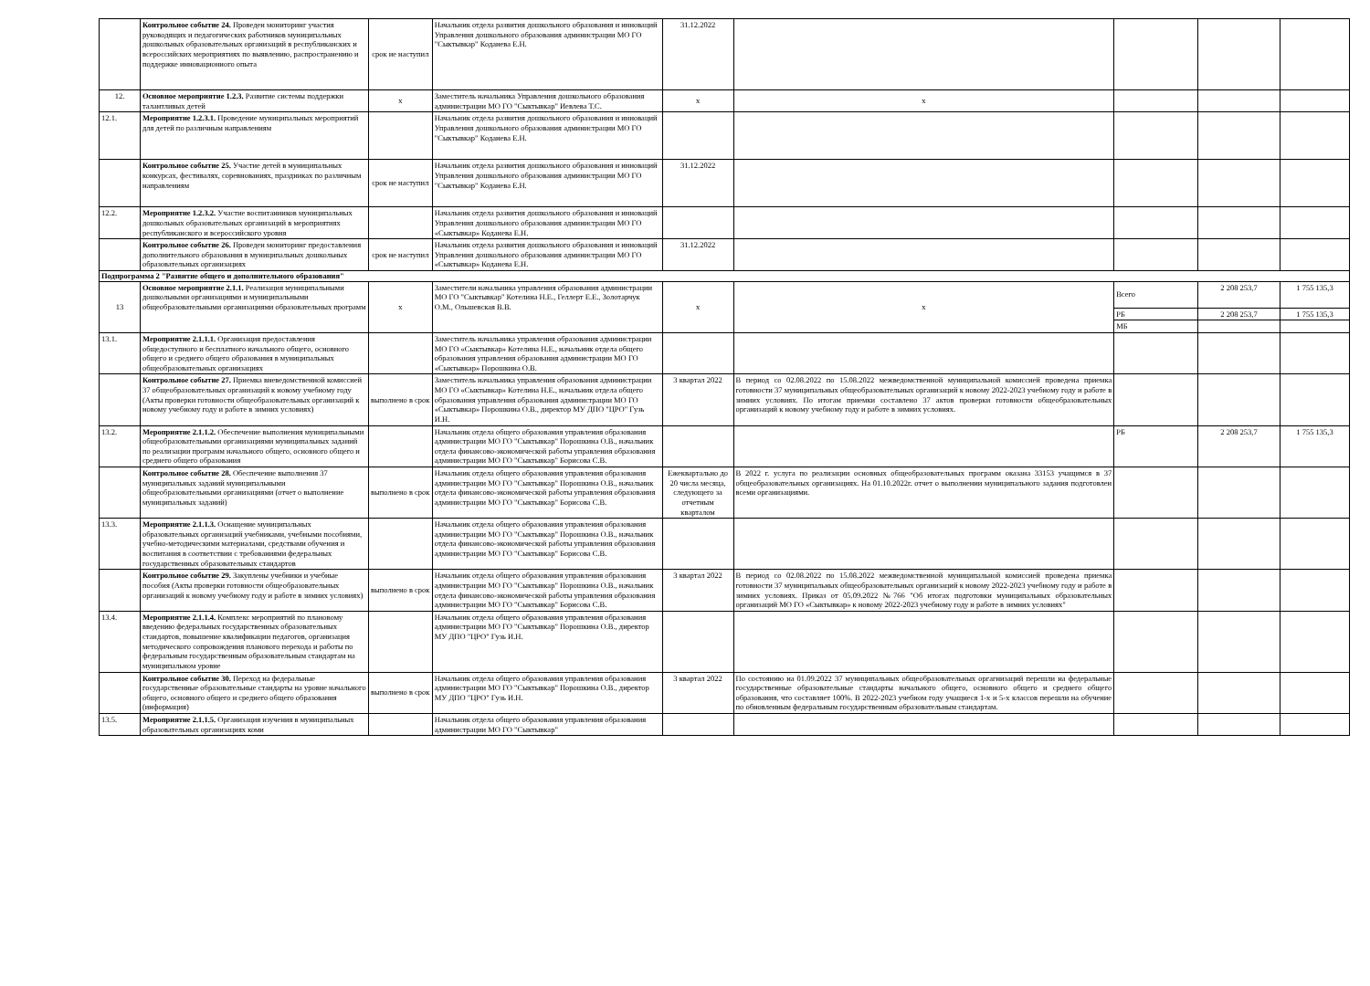| | Контрольное событие 24. Проведен мониторинг участия руководящих и педагогических работников муниципальных дошкольных образовательных организаций в республиканских и всероссийских мероприятиях по выявлению, распространению и поддержке инновационного опыта | срок не наступил | Начальник отдела развития дошкольного образования и инноваций Управления дошкольного образования администрации МО ГО "Сыктывкар" Коданева Е.Н. | 31.12.2022 | | | | |
| 12. | Основное мероприятие 1.2.3. Развитие системы поддержки талантливых детей | х | Заместитель начальника Управления дошкольного образования администрации МО ГО "Сыктывкар" Иевлева Т.С. | х | х | | | |
| 12.1. | Мероприятие 1.2.3.1. Проведение муниципальных мероприятий для детей по различным направлениям | | Начальник отдела развития дошкольного образования и инноваций Управления дошкольного образования администрации МО ГО "Сыктывкар" Коданева Е.Н. | | | | | |
| | Контрольное событие 25. Участие детей в муниципальных конкурсах, фестивалях, соревнованиях, праздниках по различным направлениям | срок не наступил | Начальник отдела развития дошкольного образования и инноваций Управления дошкольного образования администрации МО ГО "Сыктывкар" Коданева Е.Н. | 31.12.2022 | | | | |
| 12.2. | Мероприятие 1.2.3.2. Участие воспитанников муниципальных дошкольных образовательных организаций в мероприятиях республиканского и всероссийского уровня | | Начальник отдела развития дошкольного образования и инноваций Управления дошкольного образования администрации МО ГО «Сыктывкар» Коданева Е.Н. | | | | | |
| | Контрольное событие 26. Проведен мониторинг предоставления дополнительного образования в муниципальных дошкольных образовательных организациях | срок не наступил | Начальник отдела развития дошкольного образования и инноваций Управления дошкольного образования администрации МО ГО «Сыктывкар» Коданева Е.Н. | 31.12.2022 | | | | |
| Подпрограмма 2 "Развитие общего и дополнительного образования" | | | | | | | | |
| 13 | Основное мероприятие 2.1.1. Реализация муниципальными дошкольными организациями и муниципальными общеобразовательными организациями образовательных программ | х | Заместители начальника управления образования администрации МО ГО "Сыктывкар" Котелина Н.Е., Геллерт Е.Е., Золотарчук О.М., Ольшевская В.В. | х | х | Всего | 2 208 253,7 | 1 755 135,3 |
| | | | | | | РБ | 2 208 253,7 | 1 755 135,3 |
| | | | | | | МБ | | |
| 13.1. | Мероприятие 2.1.1.1. Организация предоставления общедоступного и бесплатного начального общего, основного общего и среднего общего образования в муниципальных общеобразовательных организациях | | Заместитель начальника управления образования администрации МО ГО «Сыктывкар» Котелина Н.Е., начальник отдела общего образования управления образования администрации МО ГО «Сыктывкар» Порошкина О.В. | | | | | |
| | Контрольное событие 27. Приемка вневедомственной комиссией 37 общеобразовательных организаций к новому учебному году (Акты проверки готовности общеобразовательных организаций к новому учебному году и работе в зимних условиях) | выполнено в срок | Заместитель начальника управления образования администрации МО ГО «Сыктывкар» Котелина Н.Е., начальник отдела общего образования управления образования администрации МО ГО «Сыктывкар» Порошкина О.В., директор МУ ДПО "ЦРО" Гузь И.Н. | 3 квартал 2022 | В период со 02.08.2022 по 15.08.2022 межведомственной муниципальной комиссией проведена приемка готовности 37 муниципальных общеобразовательных организаций к новому 2022-2023 учебному году и работе в зимних условиях. По итогам приемки составлено 37 актов проверки готовности общеобразовательных организаций к новому учебному году и работе в зимних условиях. | | | |
| 13.2. | Мероприятие 2.1.1.2. Обеспечение выполнения муниципальными общеобразовательными организациями муниципальных заданий по реализации программ начального общего, основного общего и среднего общего образования | | Начальник отдела общего образования управления образования администрации МО ГО "Сыктывкар" Порошкина О.В., начальник отдела финансово-экономической работы управления образования администрации МО ГО "Сыктывкар" Борисова С.В. | | | РБ | 2 208 253,7 | 1 755 135,3 |
| | Контрольное событие 28. Обеспечение выполнения 37 муниципальных заданий муниципальными общеобразовательными организациями (отчет о выполнение муниципальных заданий) | выполнено в срок | Начальник отдела общего образования управления образования администрации МО ГО "Сыктывкар" Порошкина О.В., начальник отдела финансово-экономической работы управления образования администрации МО ГО "Сыктывкар" Борисова С.В. | Ежеквартально до 20 числа месяца, следующего за отчетным кварталом | В 2022 г. услуга по реализации основных общеобразовательных программ оказана 33153 учащимся в 37 общеобразовательных организациях. На 01.10.2022г. отчет о выполнении муниципального задания подготовлен всеми организациями. | | | |
| 13.3. | Мероприятие 2.1.1.3. Оснащение муниципальных образовательных организаций учебниками, учебными пособиями, учебно-методическими материалами, средствами обучения и воспитания в соответствии с требованиями федеральных государственных образовательных стандартов | | Начальник отдела общего образования управления образования администрации МО ГО "Сыктывкар" Порошкина О.В., начальник отдела финансово-экономической работы управления образования администрации МО ГО "Сыктывкар" Борисова С.В. | | | | | |
| | Контрольное событие 29. Закуплены учебники и учебные пособия (Акты проверки готовности общеобразовательных организаций к новому учебному году и работе в зимних условиях) | выполнено в срок | Начальник отдела общего образования управления образования администрации МО ГО "Сыктывкар" Порошкина О.В., начальник отдела финансово-экономической работы управления образования администрации МО ГО "Сыктывкар" Борисова С.В. | 3 квартал 2022 | В период со 02.08.2022 по 15.08.2022 межведомственной муниципальной комиссией проведена приемка готовности 37 муниципальных общеобразовательных организаций к новому 2022-2023 учебному году и работе в зимних условиях. Приказ от 05.09.2022 №766 "Об итогах подготовки муниципальных образовательных организаций МО ГО «Сыктывкар» к новому 2022-2023 учебному году и работе в зимних условиях" | | | |
| 13.4. | Мероприятие 2.1.1.4. Комплекс мероприятий по плановому введению федеральных государственных образовательных стандартов, повышение квалификации педагогов, организация методического сопровождения планового перехода и работы по федеральным государственным образовательным стандартам на муниципальном уровне | | Начальник отдела общего образования управления образования администрации МО ГО "Сыктывкар" Порошкина О.В., директор МУ ДПО "ЦРО" Гузь И.Н. | | | | | |
| | Контрольное событие 30. Переход на федеральные государственные образовательные стандарты на уровне начального общего, основного общего и среднего общего образования (информация) | выполнено в срок | Начальник отдела общего образования управления образования администрации МО ГО "Сыктывкар" Порошкина О.В., директор МУ ДПО "ЦРО" Гузь И.Н. | 3 квартал 2022 | По состоянию на 01.09.2022 37 муниципальных общеобразовательных оргагнизаций перешли на федеральные государственные образовательные стандарты начального общего, основного общего и среднего общего образования, что составляет 100%. В 2022-2023 учебном году учащиеся 1-х и 5-х классов перешли на обучение по обновленным федеральным государственным образовательным стандартам. | | | |
| 13.5. | Мероприятие 2.1.1.5. Организация изучения в муниципальных образовательных организациях коми | | Начальник отдела общего образования управления образования администрации МО ГО "Сыктывкар" | | | | | |